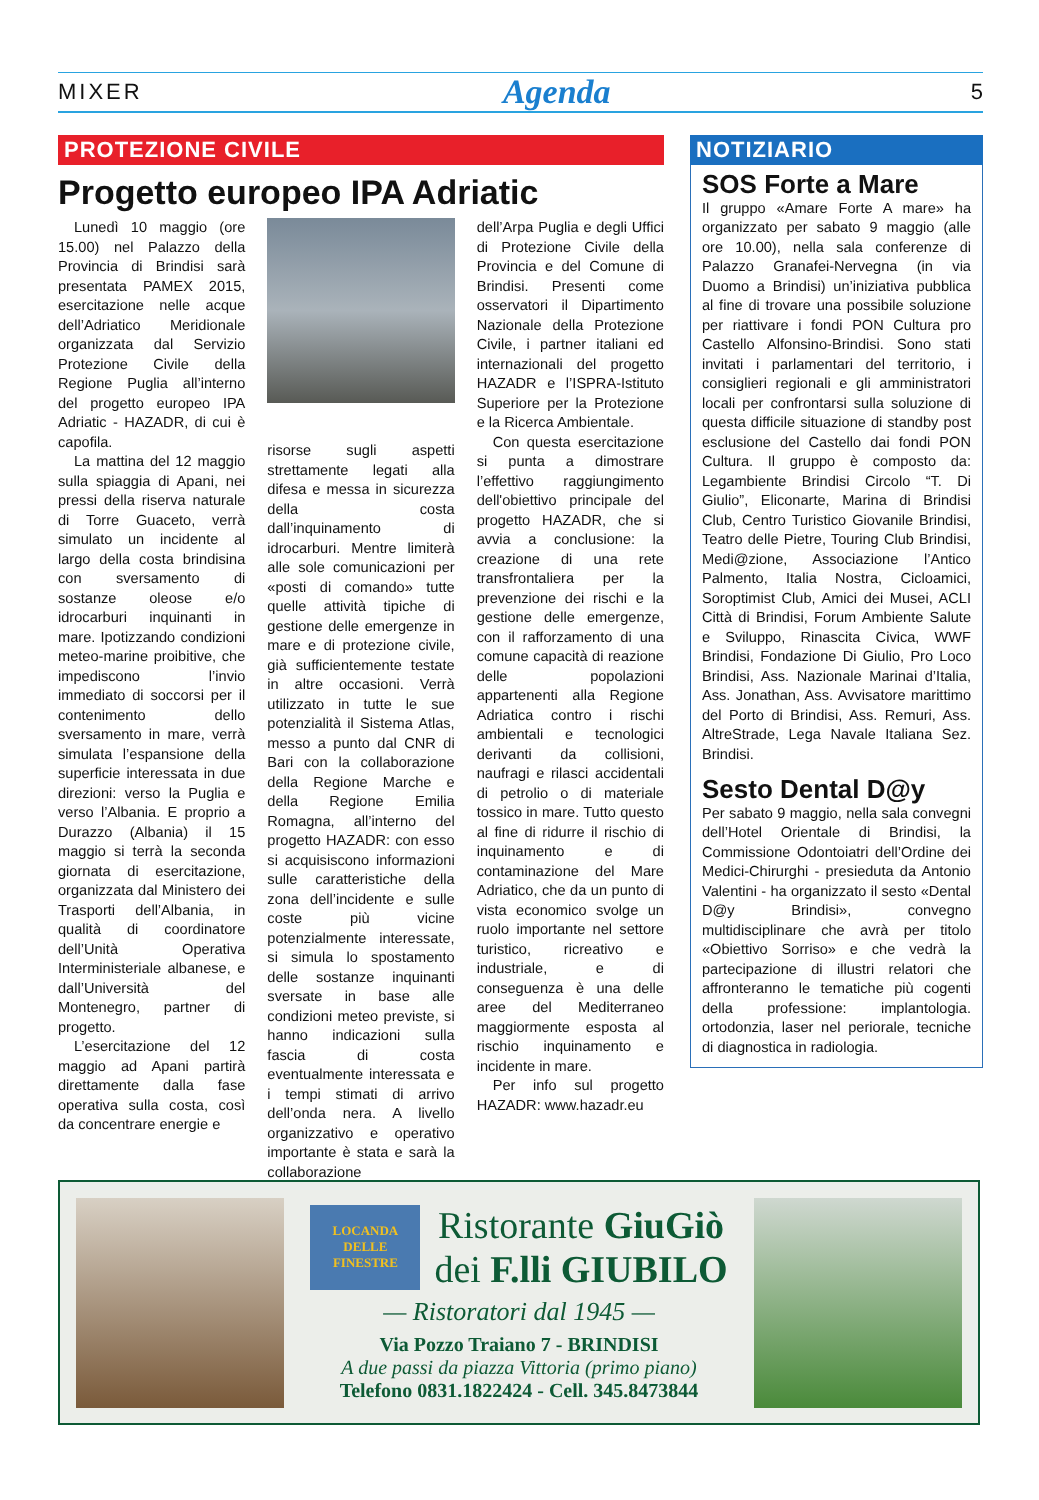MIXER Agenda 5
PROTEZIONE CIVILE
Progetto europeo IPA Adriatic
Lunedì 10 maggio (ore 15.00) nel Palazzo della Provincia di Brindisi sarà presentata PAMEX 2015, esercitazione nelle acque dell’Adriatico Meridionale organizzata dal Servizio Protezione Civile della Regione Puglia all’interno del progetto europeo IPA Adriatic - HAZADR, di cui è capofila.
La mattina del 12 maggio sulla spiaggia di Apani, nei pressi della riserva naturale di Torre Guaceto, verrà simulato un incidente al largo della costa brindisina con sversamento di sostanze oleose e/o idrocarburi inquinanti in mare. Ipotizzando condizioni meteo-marine proibitive, che impediscono l’invio immediato di soccorsi per il contenimento dello sversamento in mare, verrà simulata l’espansione della superficie interessata in due direzioni: verso la Puglia e verso l’Albania. E proprio a Durazzo (Albania) il 15 maggio si terrà la seconda giornata di esercitazione, organizzata dal Ministero dei Trasporti dell’Albania, in qualità di coordinatore dell’Unità Operativa Interministeriale albanese, e dall’Università del Montenegro, partner di progetto.
L’esercitazione del 12 maggio ad Apani partirà direttamente dalla fase operativa sulla costa, così da concentrare energie e
risorse sugli aspetti strettamente legati alla difesa e messa in sicurezza della costa dall’inquinamento di idrocarburi. Mentre limiterà alle sole comunicazioni per «posti di comando» tutte quelle attività tipiche di gestione delle emergenze in mare e di protezione civile, già sufficientemente testate in altre occasioni. Verrà utilizzato in tutte le sue potenzialità il Sistema Atlas, messo a punto dal CNR di Bari con la collaborazione della Regione Marche e della Regione Emilia Romagna, all’interno del progetto HAZADR: con esso si acquisiscono informazioni sulle caratteristiche della zona dell’incidente e sulle coste più vicine potenzialmente interessate, si simula lo spostamento delle sostanze inquinanti sversate in base alle condizioni meteo previste, si hanno indicazioni sulla fascia di costa eventualmente interessata e i tempi stimati di arrivo dell’onda nera. A livello organizzativo e operativo importante è stata e sarà la collaborazione
dell’Arpa Puglia e degli Uffici di Protezione Civile della Provincia e del Comune di Brindisi. Presenti come osservatori il Dipartimento Nazionale della Protezione Civile, i partner italiani ed internazionali del progetto HAZADR e l’ISPRA-Istituto Superiore per la Protezione e la Ricerca Ambientale.
Con questa esercitazione si punta a dimostrare l’effettivo raggiungimento dell'obiettivo principale del progetto HAZADR, che si avvia a conclusione: la creazione di una rete transfrontaliera per la prevenzione dei rischi e la gestione delle emergenze, con il rafforzamento di una comune capacità di reazione delle popolazioni appartenenti alla Regione Adriatica contro i rischi ambientali e tecnologici derivanti da collisioni, naufragi e rilasci accidentali di petrolio o di materiale tossico in mare. Tutto questo al fine di ridurre il rischio di inquinamento e di contaminazione del Mare Adriatico, che da un punto di vista economico svolge un ruolo importante nel settore turistico, ricreativo e industriale, e di conseguenza è una delle aree del Mediterraneo maggiormente esposta al rischio inquinamento e incidente in mare.
Per info sul progetto HAZADR: www.hazadr.eu
NOTIZIARIO
SOS Forte a Mare
Il gruppo «Amare Forte A mare» ha organizzato per sabato 9 maggio (alle ore 10.00), nella sala conferenze di Palazzo Granafei-Nervegna (in via Duomo a Brindisi) un’iniziativa pubblica al fine di trovare una possibile soluzione per riattivare i fondi PON Cultura pro Castello Alfonsino-Brindisi. Sono stati invitati i parlamentari del territorio, i consiglieri regionali e gli amministratori locali per confrontarsi sulla soluzione di questa difficile situazione di standby post esclusione del Castello dai fondi PON Cultura. Il gruppo è composto da: Legambiente Brindisi Circolo “T. Di Giulio”, Eliconarte, Marina di Brindisi Club, Centro Turistico Giovanile Brindisi, Teatro delle Pietre, Touring Club Brindisi, Medi@zione, Associazione l’Antico Palmento, Italia Nostra, Cicloamici, Soroptimist Club, Amici dei Musei, ACLI Città di Brindisi, Forum Ambiente Salute e Sviluppo, Rinascita Civica, WWF Brindisi, Fondazione Di Giulio, Pro Loco Brindisi, Ass. Nazionale Marinai d’Italia, Ass. Jonathan, Ass. Avvisatore marittimo del Porto di Brindisi, Ass. Remuri, Ass. AltreStrade, Lega Navale Italiana Sez. Brindisi.
Sesto Dental D@y
Per sabato 9 maggio, nella sala convegni dell’Hotel Orientale di Brindisi, la Commissione Odontoiatri dell’Ordine dei Medici-Chirurghi - presieduta da Antonio Valentini - ha organizzato il sesto «Dental D@y Brindisi», convegno multidisciplinare che avrà per titolo «Obiettivo Sorriso» e che vedrà la partecipazione di illustri relatori che affronteranno le tematiche più cogenti della professione: implantologia. ortodonzia, laser nel periorale, tecniche di diagnostica in radiologia.
LOCANDA DELLE FINESTRE
Ristorante GiuGiò
dei F.lli GIUBILO
— Ristoratori dal 1945 —
Via Pozzo Traiano 7 - BRINDISI
A due passi da piazza Vittoria (primo piano)
Telefono 0831.1822424 - Cell. 345.8473844